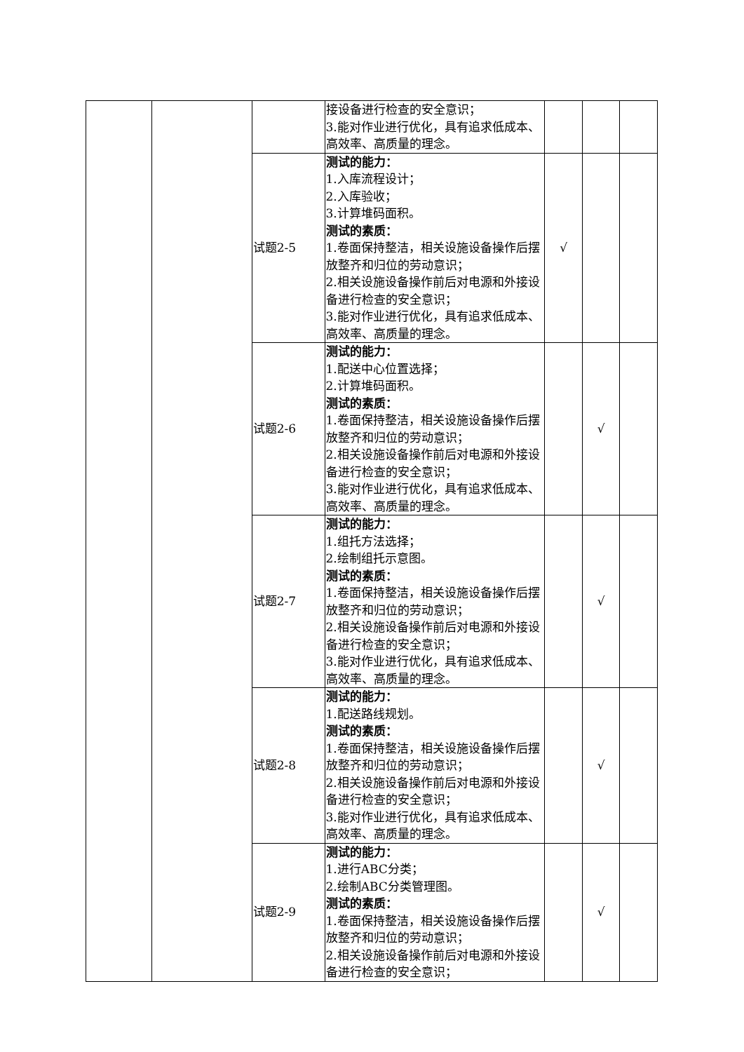| | | | 接设备进行检查的安全意识； 3.能对作业进行优化，具有追求低成本、高效率、高质量的理念。 | | | |
| | | 试题2-5 | 测试的能力： 1.入库流程设计； 2.入库验收； 3.计算堆码面积。 测试的素质： 1.卷面保持整洁，相关设施设备操作后摆放整齐和归位的劳动意识； 2.相关设施设备操作前后对电源和外接设备进行检查的安全意识； 3.能对作业进行优化，具有追求低成本、高效率、高质量的理念。 | √ | | |
| | | 试题2-6 | 测试的能力： 1.配送中心位置选择； 2.计算堆码面积。 测试的素质： 1.卷面保持整洁，相关设施设备操作后摆放整齐和归位的劳动意识； 2.相关设施设备操作前后对电源和外接设备进行检查的安全意识； 3.能对作业进行优化，具有追求低成本、高效率、高质量的理念。 | | √ | |
| | | 试题2-7 | 测试的能力： 1.组托方法选择； 2.绘制组托示意图。 测试的素质： 1.卷面保持整洁，相关设施设备操作后摆放整齐和归位的劳动意识； 2.相关设施设备操作前后对电源和外接设备进行检查的安全意识； 3.能对作业进行优化，具有追求低成本、高效率、高质量的理念。 | | √ | |
| | | 试题2-8 | 测试的能力： 1.配送路线规划。 测试的素质： 1.卷面保持整洁，相关设施设备操作后摆放整齐和归位的劳动意识； 2.相关设施设备操作前后对电源和外接设备进行检查的安全意识； 3.能对作业进行优化，具有追求低成本、高效率、高质量的理念。 | | √ | |
| | | 试题2-9 | 测试的能力： 1.进行ABC分类； 2.绘制ABC分类管理图。 测试的素质： 1.卷面保持整洁，相关设施设备操作后摆放整齐和归位的劳动意识； 2.相关设施设备操作前后对电源和外接设备进行检查的安全意识； | | √ | |